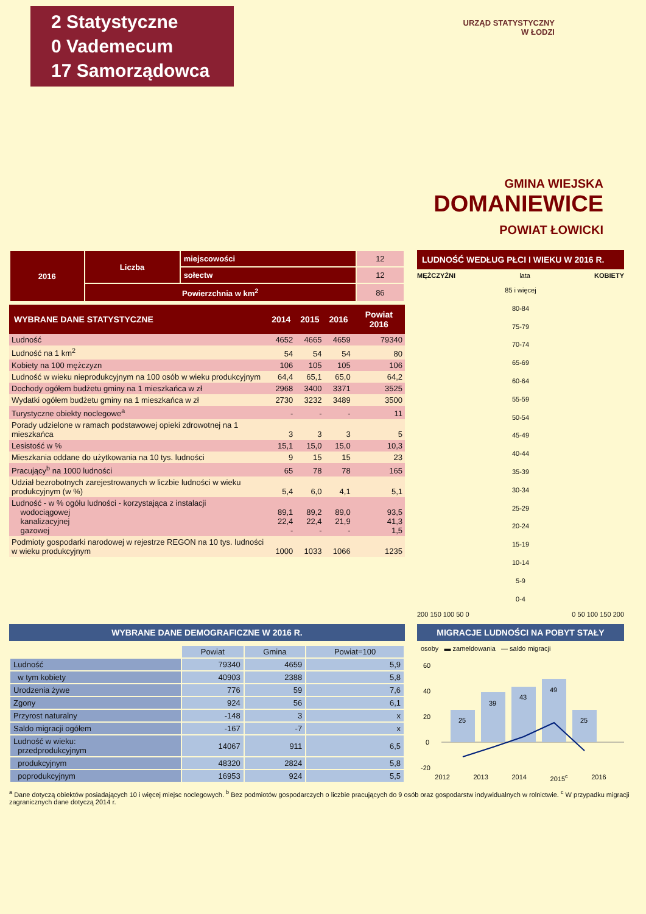2 Statystyczne
0 Vademecum
17 Samorządowca
URZĄD STATYSTYCZNY
W ŁODZI
GMINA WIEJSKA
DOMANIEWICE
POWIAT ŁOWICKI
| 2016 | Liczba | miejscowości | 12 |
| | | sołectw | 12 |
| | Powierzchnia w km<sup>2</sup> | | 86 |
| WYBRANE DANE STATYSTYCZNE | 2014 | 2015 | 2016 | Powiat 2016 |
| --- | --- | --- | --- | --- |
| Ludność | 4652 | 4665 | 4659 | 79340 |
| Ludność na 1 km<sup>2</sup> | 54 | 54 | 54 | 80 |
| Kobiety na 100 mężczyzn | 106 | 105 | 105 | 106 |
| Ludność w wieku nieprodukcyjnym na 100 osób w wieku produkcyjnym | 64,4 | 65,1 | 65,0 | 64,2 |
| Dochody ogółem budżetu gminy na 1 mieszkańca w zł | 2968 | 3400 | 3371 | 3525 |
| Wydatki ogółem budżetu gminy na 1 mieszkańca w zł | 2730 | 3232 | 3489 | 3500 |
| Turystyczne obiekty noclegowe<sup>a</sup> | - | - | - | 11 |
| Porady udzielone w ramach podstawowej opieki zdrowotnej na 1 mieszkańca | 3 | 3 | 3 | 5 |
| Lesistość w % | 15,1 | 15,0 | 15,0 | 10,3 |
| Mieszkania oddane do użytkowania na 10 tys. ludności | 9 | 15 | 15 | 23 |
| Pracujący<sup>b</sup> na 1000 ludności | 65 | 78 | 78 | 165 |
| Udział bezrobotnych zarejestrowanych w liczbie ludności w wieku produkcyjnym (w %) | 5,4 | 6,0 | 4,1 | 5,1 |
| Ludność - w % ogółu ludności - korzystająca z instalacji wodociągowej kanalizacyjnej gazowej | 89,1 22,4 - | 89,2 22,4 - | 89,0 21,9 - | 93,5 41,3 1,5 |
| Podmioty gospodarki narodowej w rejestrze REGON na 10 tys. ludności w wieku produkcyjnym | 1000 | 1033 | 1066 | 1235 |
LUDNOŚĆ WEDŁUG PŁCI I WIEKU W 2016 R.
MĘŻCZYŹNI lata KOBIETY
85 i więcej
80-84
75-79
70-74
65-69
60-64
55-59
50-54
45-49
40-44
35-39
30-34
25-29
20-24
15-19
10-14
5-9
0-4
200 150 100 50 0 0 50 100 150 200
WYBRANE DANE DEMOGRAFICZNE W 2016 R.
| | Powiat | Gmina | Powiat=100 |
| --- | --- | --- | --- |
| Ludność | 79340 | 4659 | 5,9 |
| w tym kobiety | 40903 | 2388 | 5,8 |
| Urodzenia żywe | 776 | 59 | 7,6 |
| Zgony | 924 | 56 | 6,1 |
| Przyrost naturalny | -148 | 3 | x |
| Saldo migracji ogółem | -167 | -7 | x |
| Ludność w wieku: przedprodukcyjnym | 14067 | 911 | 6,5 |
| produkcyjnym | 48320 | 2824 | 5,8 |
| poprodukcyjnym | 16953 | 924 | 5,5 |
MIGRACJE LUDNOŚCI NA POBYT STAŁY
osoby ▬ zameldowania — saldo migracji
60
40
20
0
-20
25
39
43
49
25
2012 2013 2014 2015<sup>c</sup> 2016
<sup>a</sup> Dane dotyczą obiektów posiadających 10 i więcej miejsc noclegowych. <sup>b</sup> Bez podmiotów gospodarczych o liczbie pracujących do 9 osób oraz gospodarstw indywidualnych w rolnictwie. <sup>c</sup> W przypadku migracji zagranicznych dane dotyczą 2014 r.